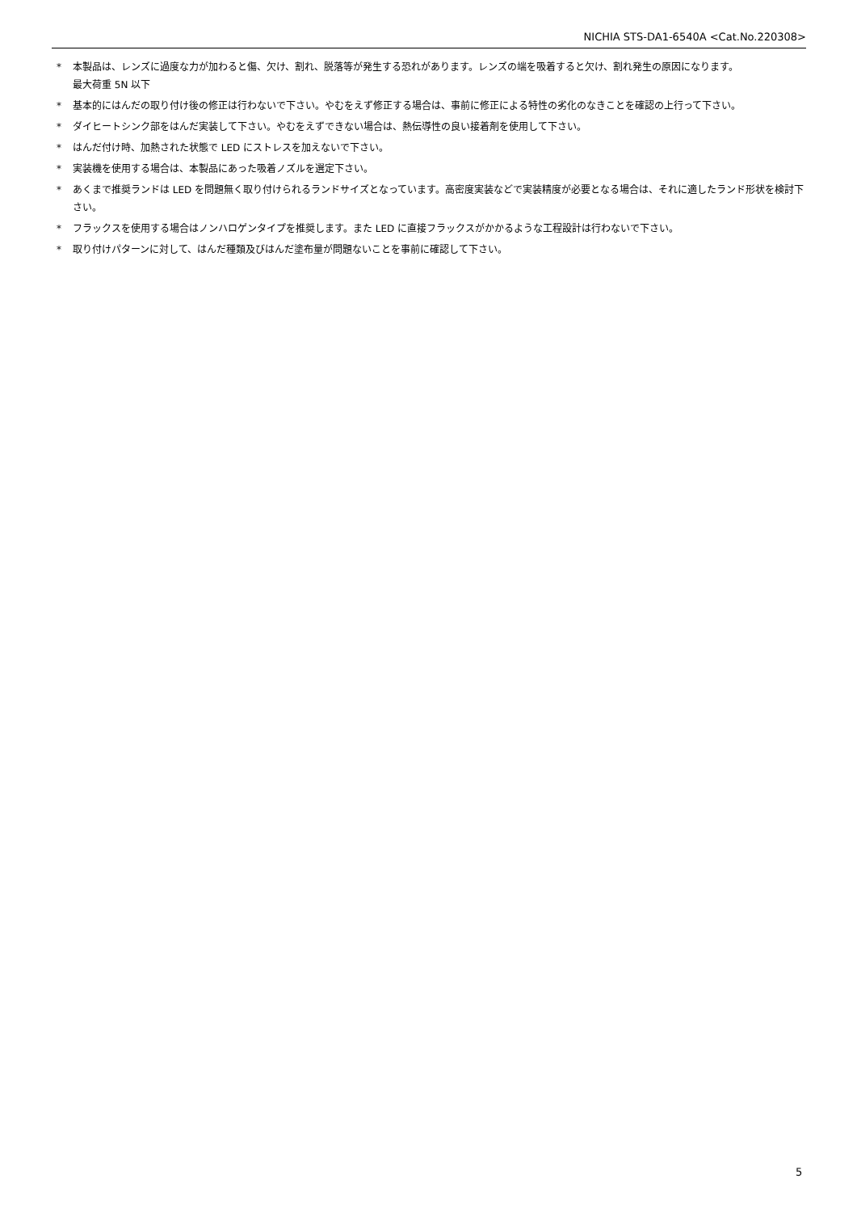NICHIA STS-DA1-6540A <Cat.No.220308>
* 本製品は、レンズに過度な力が加わると傷、欠け、割れ、脱落等が発生する恐れがあります。レンズの端を吸着すると欠け、割れ発生の原因になります。
最大荷重 5N 以下
* 基本的にはんだの取り付け後の修正は行わないで下さい。やむをえず修正する場合は、事前に修正による特性の劣化のなきことを確認の上行って下さい。
* ダイヒートシンク部をはんだ実装して下さい。やむをえずできない場合は、熱伝導性の良い接着剤を使用して下さい。
* はんだ付け時、加熱された状態で LED にストレスを加えないで下さい。
* 実装機を使用する場合は、本製品にあった吸着ノズルを選定下さい。
* あくまで推奨ランドは LED を問題無く取り付けられるランドサイズとなっています。高密度実装などで実装精度が必要となる場合は、それに適したランド形状を検討下さい。
* フラックスを使用する場合はノンハロゲンタイプを推奨します。また LED に直接フラックスがかかるような工程設計は行わないで下さい。
* 取り付けパターンに対して、はんだ種類及びはんだ塗布量が問題ないことを事前に確認して下さい。
5